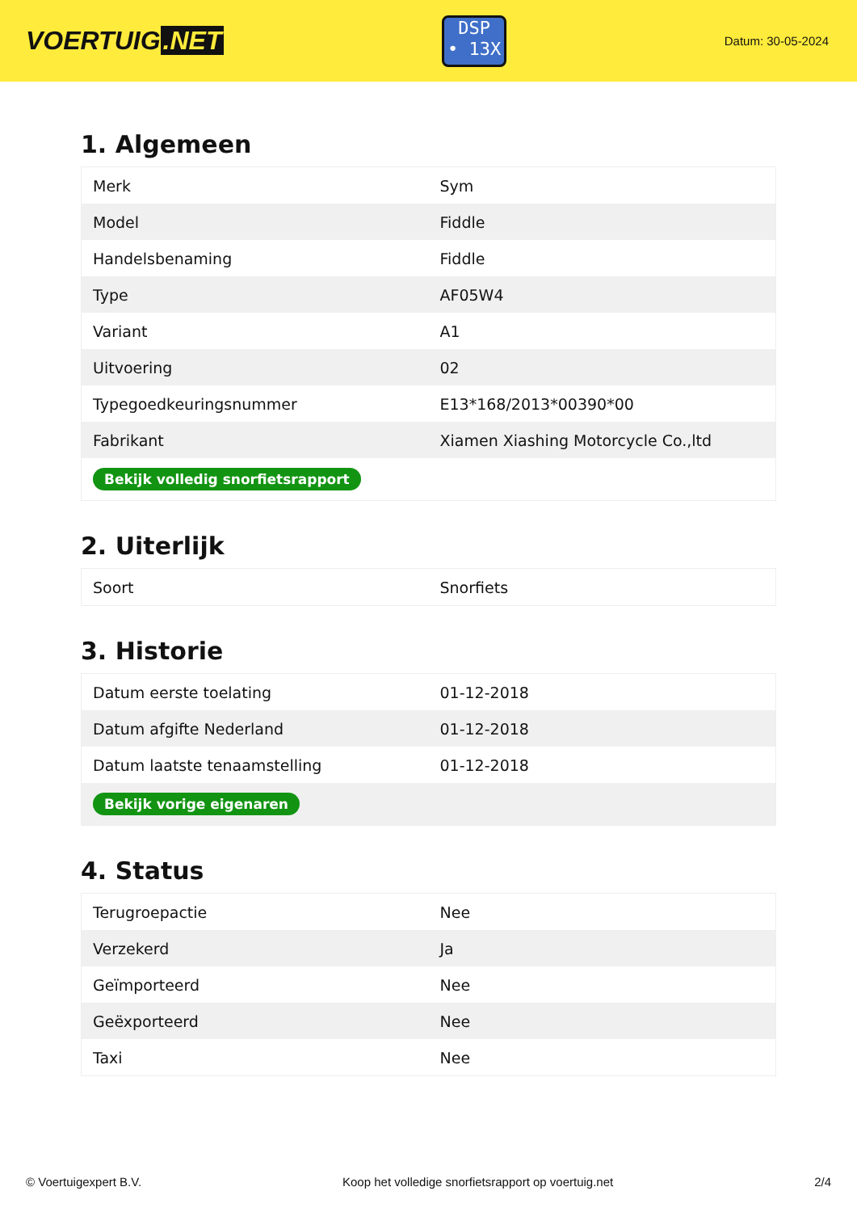VOERTUIG.NET
DSP
• 13X
Datum: 30-05-2024
1. Algemeen
| Merk | Sym |
| Model | Fiddle |
| Handelsbenaming | Fiddle |
| Type | AF05W4 |
| Variant | A1 |
| Uitvoering | 02 |
| Typegoedkeuringsnummer | E13*168/2013*00390*00 |
| Fabrikant | Xiamen Xiashing Motorcycle Co.,ltd |
| Bekijk volledig snorfietsrapport | |
2. Uiterlijk
| Soort | Snorfiets |
3. Historie
| Datum eerste toelating | 01-12-2018 |
| Datum afgifte Nederland | 01-12-2018 |
| Datum laatste tenaamstelling | 01-12-2018 |
| Bekijk vorige eigenaren | |
4. Status
| Terugroepactie | Nee |
| Verzekerd | Ja |
| Geïmporteerd | Nee |
| Geëxporteerd | Nee |
| Taxi | Nee |
© Voertuigexpert B.V. Koop het volledige snorfietsrapport op voertuig.net 2/4